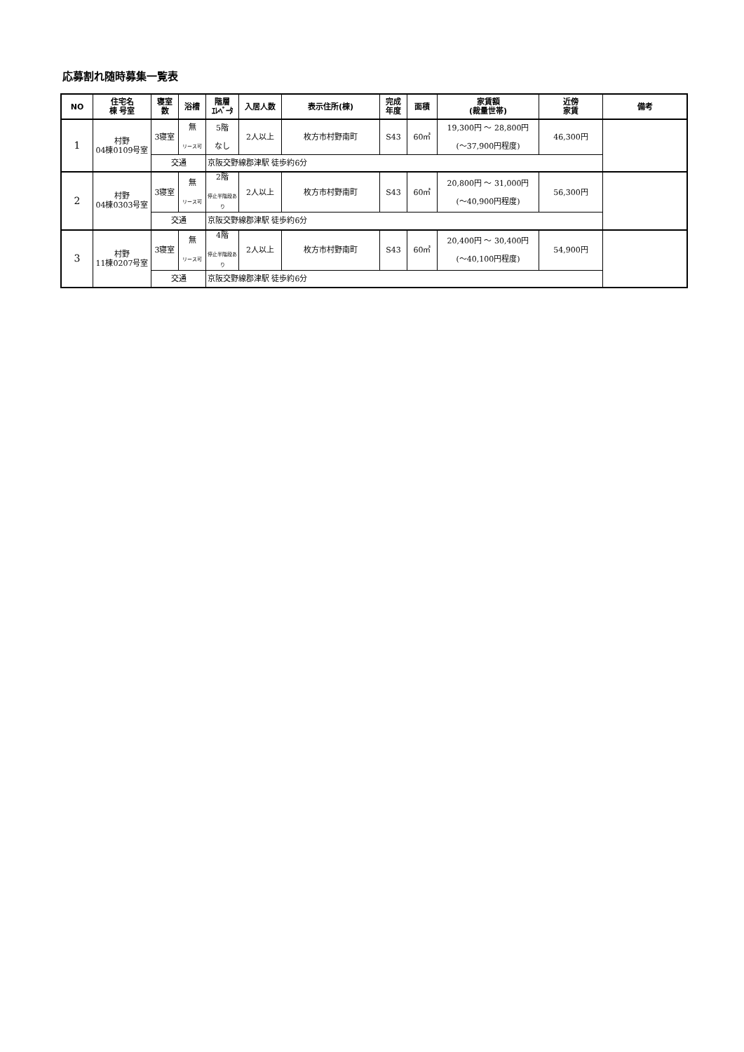応募割れ随時募集一覧表
| NO | 住宅名 棟 号室 | 寝室 数 | 浴槽 | 階層 ｴﾚﾍﾞｰﾀ | 入居人数 | 表示住所(棟) | 完成 年度 | 面積 | 家賃額 (裁量世帯) | 近傍 家賃 | 備考 |
| --- | --- | --- | --- | --- | --- | --- | --- | --- | --- | --- | --- |
| 1 | 村野 04棟0109号室 | 3寝室 | 無 リース可 | 5階 なし | 2人以上 | 枚方市村野南町 | S43 | 60㎡ | 19,300円 〜 28,800円 (〜37,900円程度) | 46,300円 | |
| | | 交通 | | 京阪交野線郡津駅 徒歩約6分 | | | | | | | |
| 2 | 村野 04棟0303号室 | 3寝室 | 無 リース可 | 2階 停止半階段あり | 2人以上 | 枚方市村野南町 | S43 | 60㎡ | 20,800円 〜 31,000円 (〜40,900円程度) | 56,300円 | |
| | | 交通 | | 京阪交野線郡津駅 徒歩約6分 | | | | | | | |
| 3 | 村野 11棟0207号室 | 3寝室 | 無 リース可 | 4階 停止半階段あり | 2人以上 | 枚方市村野南町 | S43 | 60㎡ | 20,400円 〜 30,400円 (〜40,100円程度) | 54,900円 | |
| | | 交通 | | 京阪交野線郡津駅 徒歩約6分 | | | | | | | |